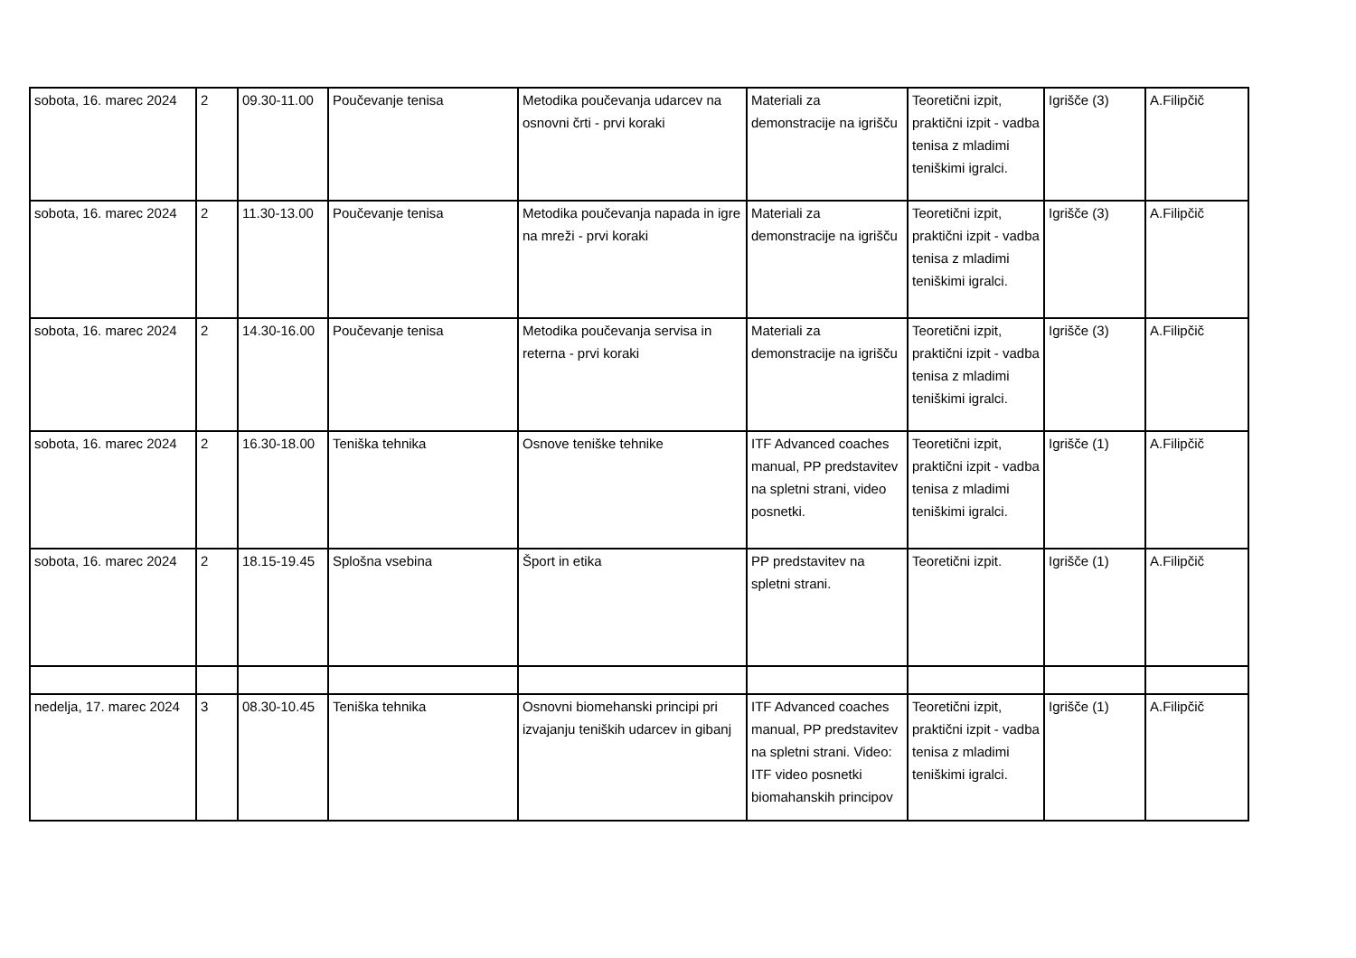| sobota, 16. marec 2024 | 2 | 09.30-11.00 | Poučevanje tenisa | Metodika poučevanja udarcev na osnovni črti - prvi koraki | Materiali za demonstracije na igrišču | Teoretični izpit, praktični izpit - vadba tenisa z mladimi teniškimi igralci. | Igrišče (3) | A.Filipčič |
| sobota, 16. marec 2024 | 2 | 11.30-13.00 | Poučevanje tenisa | Metodika poučevanja napada in igre na mreži - prvi koraki | Materiali za demonstracije na igrišču | Teoretični izpit, praktični izpit - vadba tenisa z mladimi teniškimi igralci. | Igrišče (3) | A.Filipčič |
| sobota, 16. marec 2024 | 2 | 14.30-16.00 | Poučevanje tenisa | Metodika poučevanja servisa in reterna - prvi koraki | Materiali za demonstracije na igrišču | Teoretični izpit, praktični izpit - vadba tenisa z mladimi teniškimi igralci. | Igrišče (3) | A.Filipčič |
| sobota, 16. marec 2024 | 2 | 16.30-18.00 | Teniška tehnika | Osnove teniške tehnike | ITF Advanced coaches manual, PP predstavitev na spletni strani, video posnetki. | Teoretični izpit, praktični izpit - vadba tenisa z mladimi teniškimi igralci. | Igrišče (1) | A.Filipčič |
| sobota, 16. marec 2024 | 2 | 18.15-19.45 | Splošna vsebina | Šport in etika | PP predstavitev na spletni strani. | Teoretični izpit. | Igrišče (1) | A.Filipčič |
| nedelja, 17. marec 2024 | 3 | 08.30-10.45 | Teniška tehnika | Osnovni biomehanski principi pri izvajanju teniških udarcev in gibanj | ITF Advanced coaches manual, PP predstavitev na spletni strani. Video: ITF video posnetki biomahanskih principov | Teoretični izpit, praktični izpit - vadba tenisa z mladimi teniškimi igralci. | Igrišče (1) | A.Filipčič |